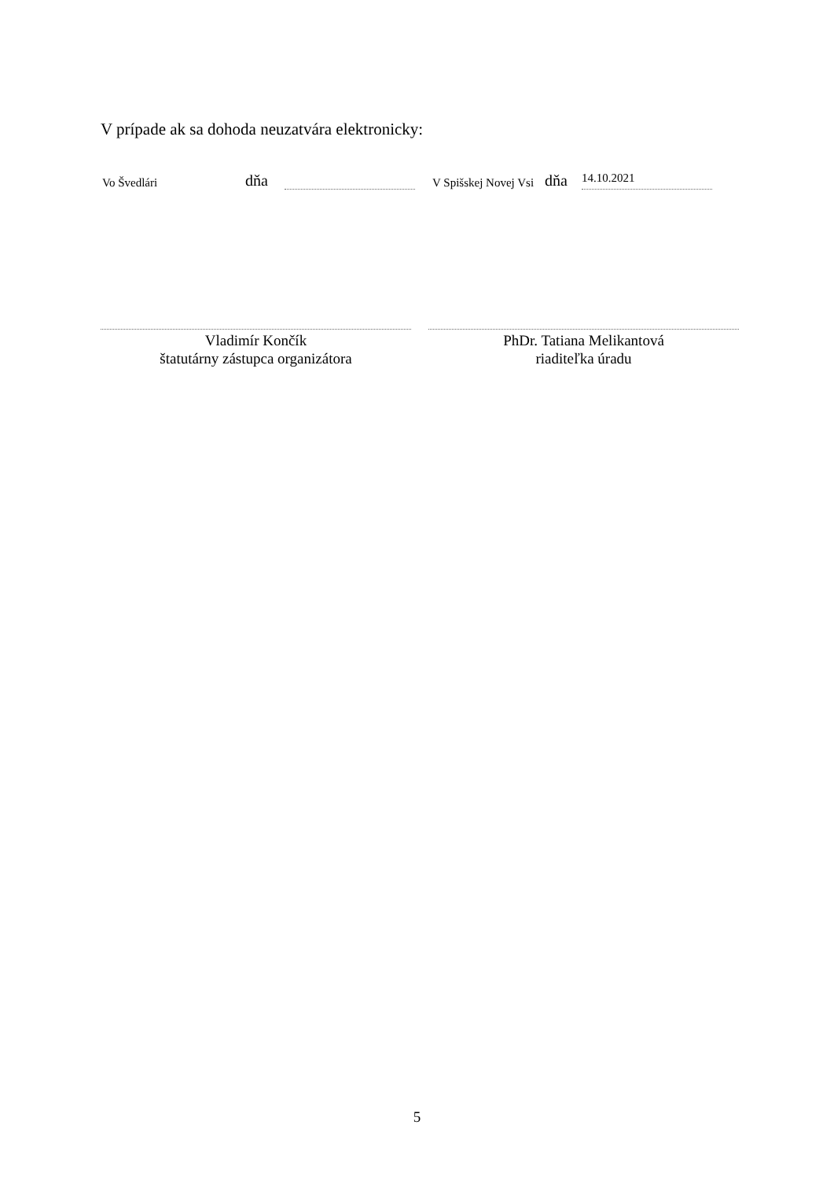V prípade ak sa dohoda neuzatvára elektronicky:
Vo Švedlári dňa V Spišskej Novej Vsi dňa 14.10.2021
Vladimír Končík
štatutárny zástupca organizátora
PhDr. Tatiana Melikantová
riaditeľka úradu
5